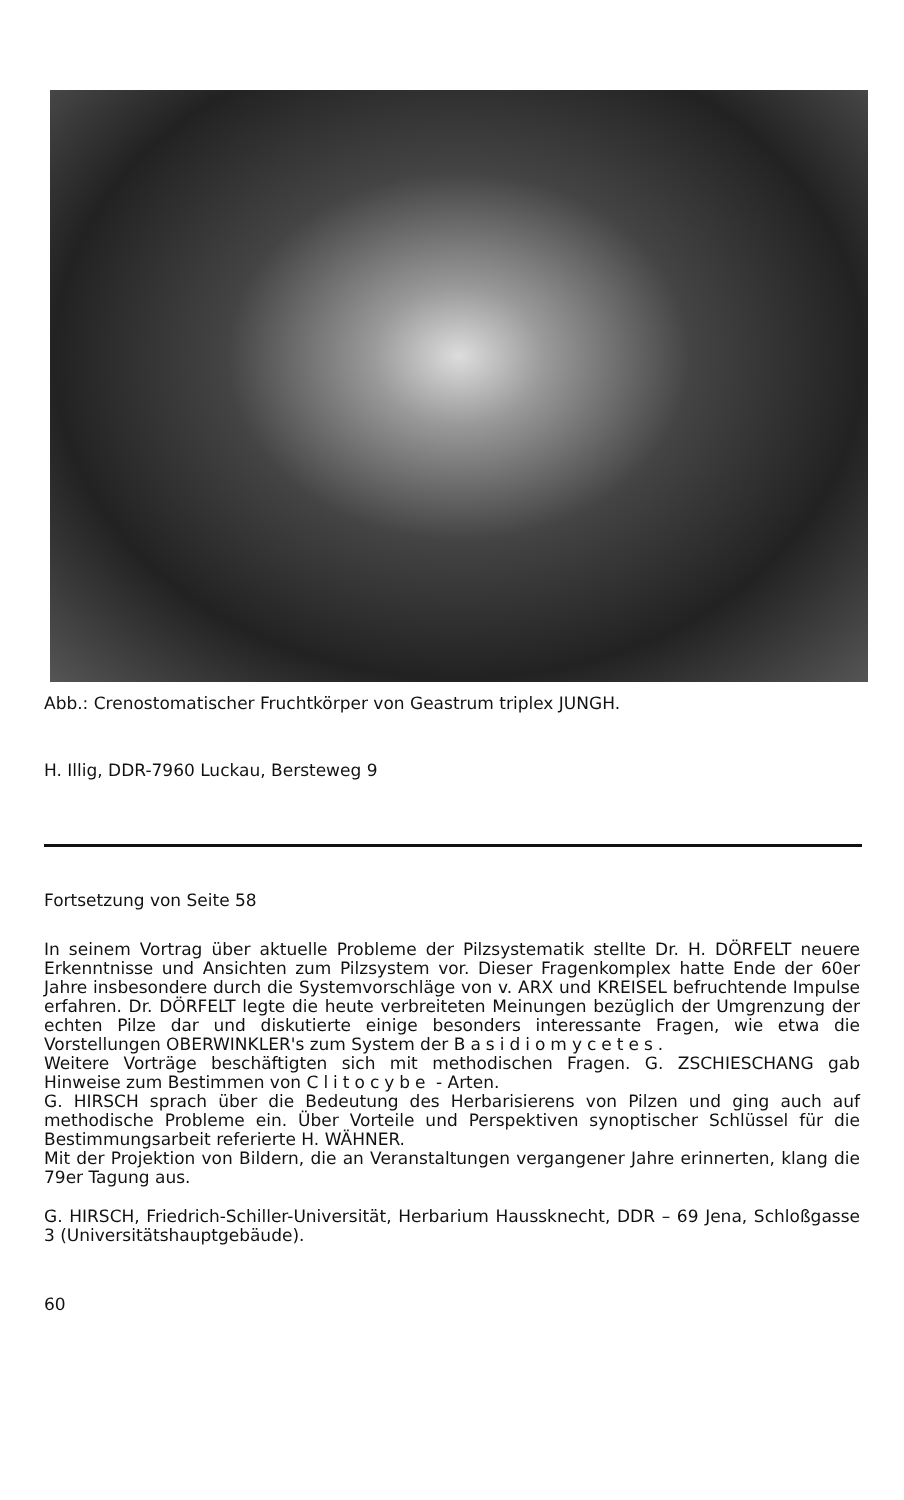Abb.: Crenostomatischer Fruchtkörper von Geastrum triplex JUNGH.
H. Illig, DDR-7960 Luckau, Bersteweg 9
Fortsetzung von Seite 58
In seinem Vortrag über aktuelle Probleme der Pilzsystematik stellte Dr. H. DÖRFELT neuere Erkenntnisse und Ansichten zum Pilzsystem vor. Dieser Fragenkomplex hatte Ende der 60er Jahre insbesondere durch die Systemvorschläge von v. ARX und KREISEL befruchtende Impulse erfahren. Dr. DÖRFELT legte die heute verbreiteten Meinungen bezüglich der Umgrenzung der echten Pilze dar und diskutierte einige besonders interessante Fragen, wie etwa die Vorstellungen OBERWINKLER's zum System der Basidiomycetes.
Weitere Vorträge beschäftigten sich mit methodischen Fragen. G. ZSCHIESCHANG gab Hinweise zum Bestimmen von Clitocybe - Arten.
G. HIRSCH sprach über die Bedeutung des Herbarisierens von Pilzen und ging auch auf methodische Probleme ein. Über Vorteile und Perspektiven synoptischer Schlüssel für die Bestimmungsarbeit referierte H. WÄHNER.
Mit der Projektion von Bildern, die an Veranstaltungen vergangener Jahre erinnerten, klang die 79er Tagung aus.
G. HIRSCH, Friedrich-Schiller-Universität, Herbarium Haussknecht, DDR – 69 Jena, Schloßgasse 3 (Universitätshauptgebäude).
60